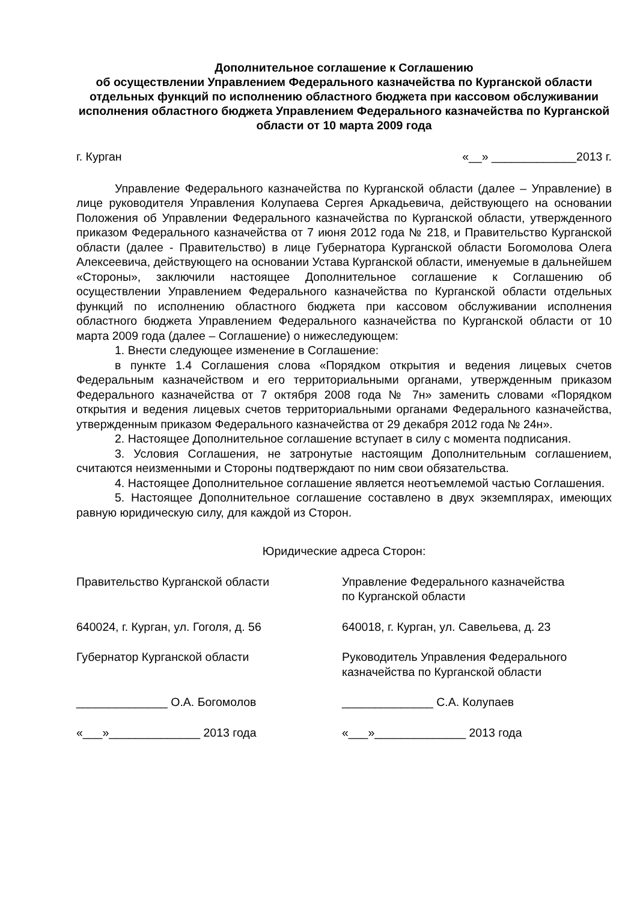Дополнительное соглашение к Соглашению
об осуществлении Управлением Федерального казначейства по Курганской области отдельных функций по исполнению областного бюджета при кассовом обслуживании исполнения областного бюджета Управлением Федерального казначейства по Курганской области от 10 марта 2009 года
г. Курган «__» _____________2013 г.
Управление Федерального казначейства по Курганской области (далее – Управление) в лице руководителя Управления Колупаева Сергея Аркадьевича, действующего на основании Положения об Управлении Федерального казначейства по Курганской области, утвержденного приказом Федерального казначейства от 7 июня 2012 года № 218, и Правительство Курганской области (далее - Правительство) в лице Губернатора Курганской области Богомолова Олега Алексеевича, действующего на основании Устава Курганской области, именуемые в дальнейшем «Стороны», заключили настоящее Дополнительное соглашение к Соглашению об осуществлении Управлением Федерального казначейства по Курганской области отдельных функций по исполнению областного бюджета при кассовом обслуживании исполнения областного бюджета Управлением Федерального казначейства по Курганской области от 10 марта 2009 года (далее – Соглашение) о нижеследующем:
1. Внести следующее изменение в Соглашение:
в пункте 1.4 Соглашения слова «Порядком открытия и ведения лицевых счетов Федеральным казначейством и его территориальными органами, утвержденным приказом Федерального казначейства от 7 октября 2008 года № 7н» заменить словами «Порядком открытия и ведения лицевых счетов территориальными органами Федерального казначейства, утвержденным приказом Федерального казначейства от 29 декабря 2012 года № 24н».
2. Настоящее Дополнительное соглашение вступает в силу с момента подписания.
3. Условия Соглашения, не затронутые настоящим Дополнительным соглашением, считаются неизменными и Стороны подтверждают по ним свои обязательства.
4. Настоящее Дополнительное соглашение является неотъемлемой частью Соглашения.
5. Настоящее Дополнительное соглашение составлено в двух экземплярах, имеющих равную юридическую силу, для каждой из Сторон.
Юридические адреса Сторон:
Правительство Курганской области Управление Федерального казначейства
по Курганской области
640024, г. Курган, ул. Гоголя, д. 56 640018, г. Курган, ул. Савельева, д. 23
Губернатор Курганской области Руководитель Управления Федерального казначейства по Курганской области
______________ О.А. Богомолов ______________ С.А. Колупаев
«___»______________ 2013 года «___»______________ 2013 года